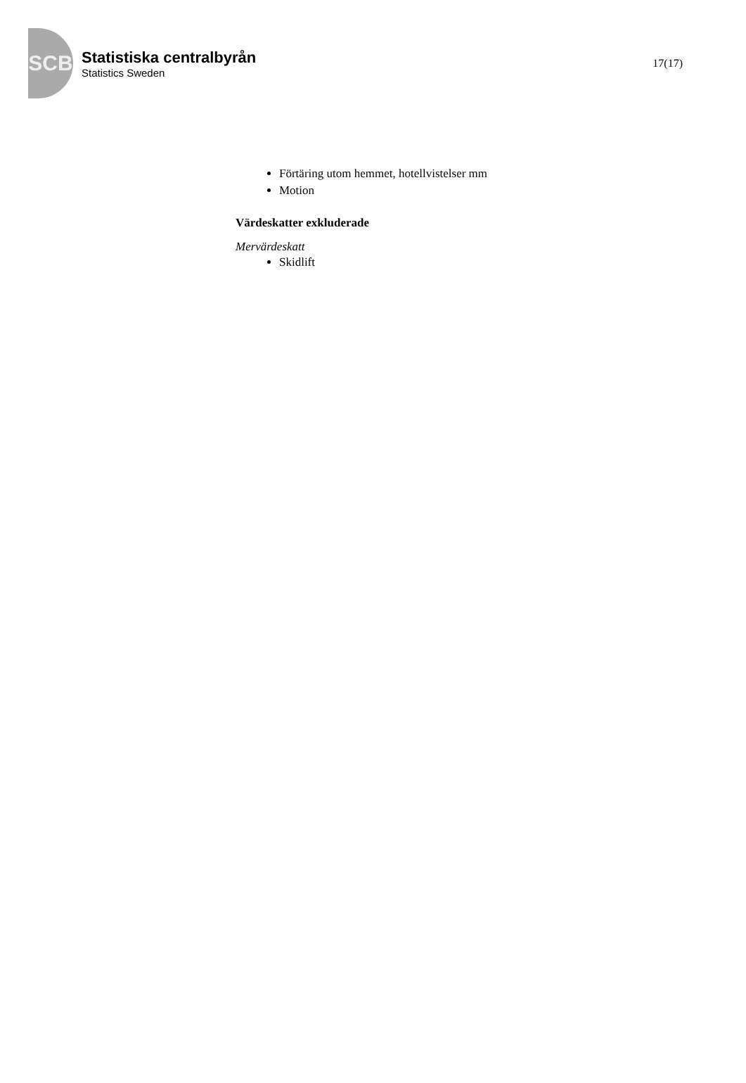SCB
Statistiska centralbyrån
Statistics Sweden
17(17)
Förtäring utom hemmet, hotellvistelser mm
Motion
Värdeskatter exkluderade
Mervärdeskatt
Skidlift